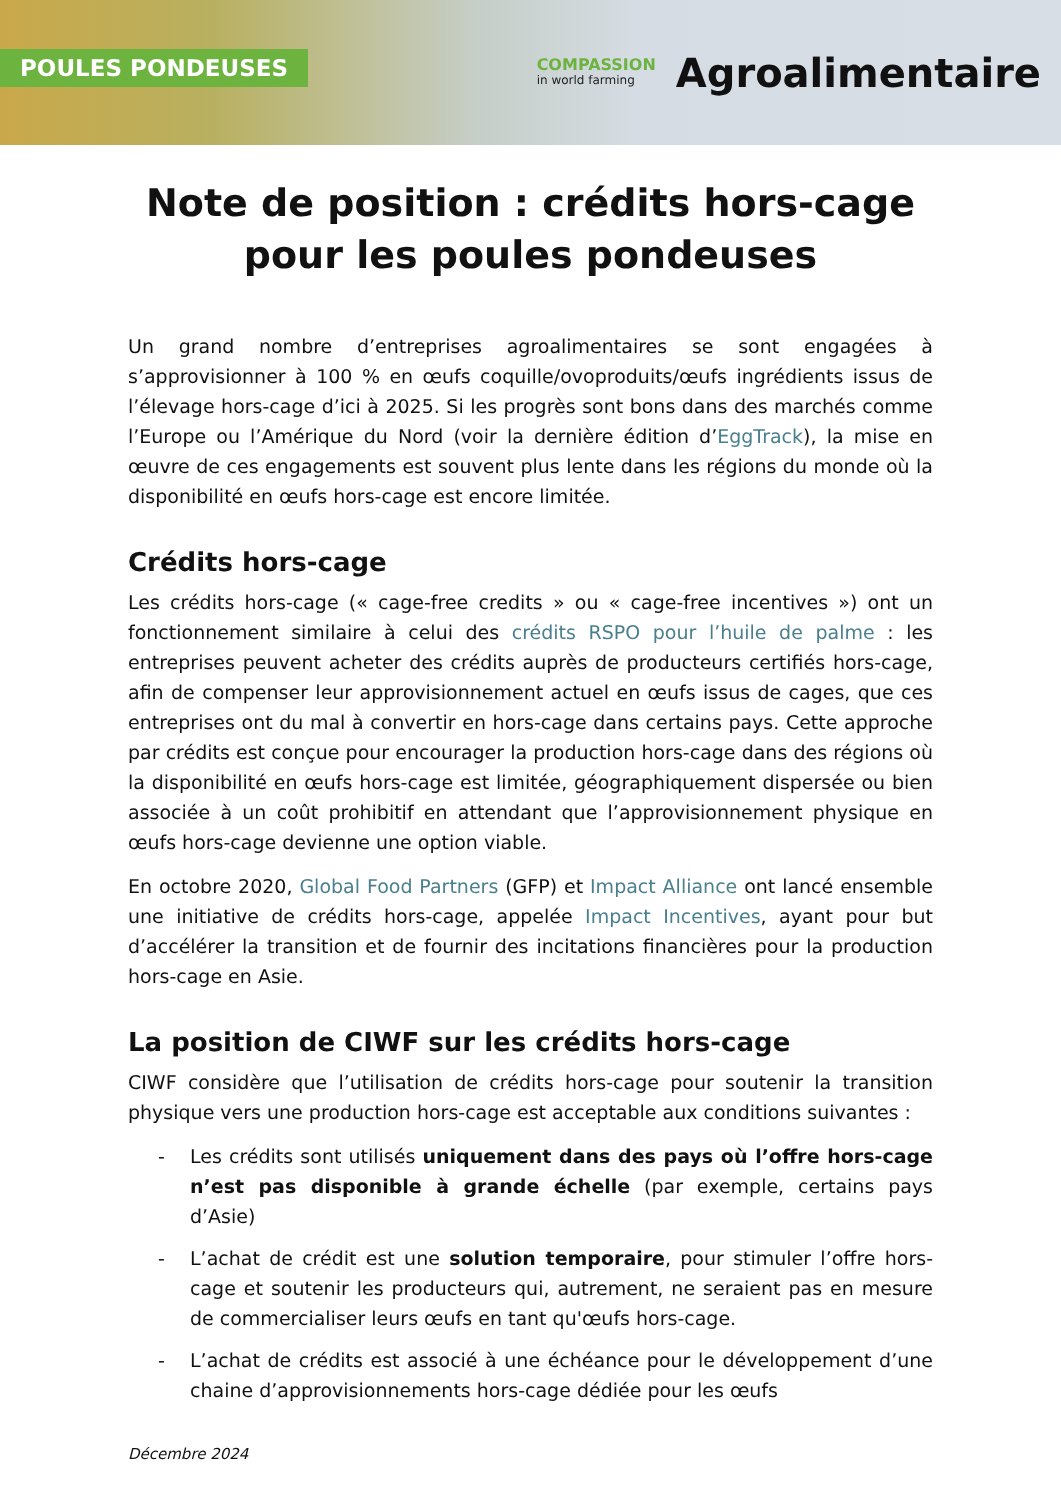POULES PONDEUSES
COMPASSION
in world farming
Agroalimentaire
Note de position : crédits hors-cage
pour les poules pondeuses
Un grand nombre d’entreprises agroalimentaires se sont engagées à s’approvisionner à 100 % en œufs coquille/ovoproduits/œufs ingrédients issus de l’élevage hors-cage d’ici à 2025. Si les progrès sont bons dans des marchés comme l’Europe ou l’Amérique du Nord (voir la dernière édition d’EggTrack), la mise en œuvre de ces engagements est souvent plus lente dans les régions du monde où la disponibilité en œufs hors-cage est encore limitée.
Crédits hors-cage
Les crédits hors-cage (« cage-free credits » ou « cage-free incentives ») ont un fonctionnement similaire à celui des crédits RSPO pour l’huile de palme : les entreprises peuvent acheter des crédits auprès de producteurs certifiés hors-cage, afin de compenser leur approvisionnement actuel en œufs issus de cages, que ces entreprises ont du mal à convertir en hors-cage dans certains pays. Cette approche par crédits est conçue pour encourager la production hors-cage dans des régions où la disponibilité en œufs hors-cage est limitée, géographiquement dispersée ou bien associée à un coût prohibitif en attendant que l’approvisionnement physique en œufs hors-cage devienne une option viable.
En octobre 2020, Global Food Partners (GFP) et Impact Alliance ont lancé ensemble une initiative de crédits hors-cage, appelée Impact Incentives, ayant pour but d’accélérer la transition et de fournir des incitations financières pour la production hors-cage en Asie.
La position de CIWF sur les crédits hors-cage
CIWF considère que l’utilisation de crédits hors-cage pour soutenir la transition physique vers une production hors-cage est acceptable aux conditions suivantes :
- Les crédits sont utilisés uniquement dans des pays où l’offre hors-cage n’est pas disponible à grande échelle (par exemple, certains pays d’Asie)
- L’achat de crédit est une solution temporaire, pour stimuler l’offre hors-cage et soutenir les producteurs qui, autrement, ne seraient pas en mesure de commercialiser leurs œufs en tant qu'œufs hors-cage.
- L’achat de crédits est associé à une échéance pour le développement d’une chaine d’approvisionnements hors-cage dédiée pour les œufs
Décembre 2024